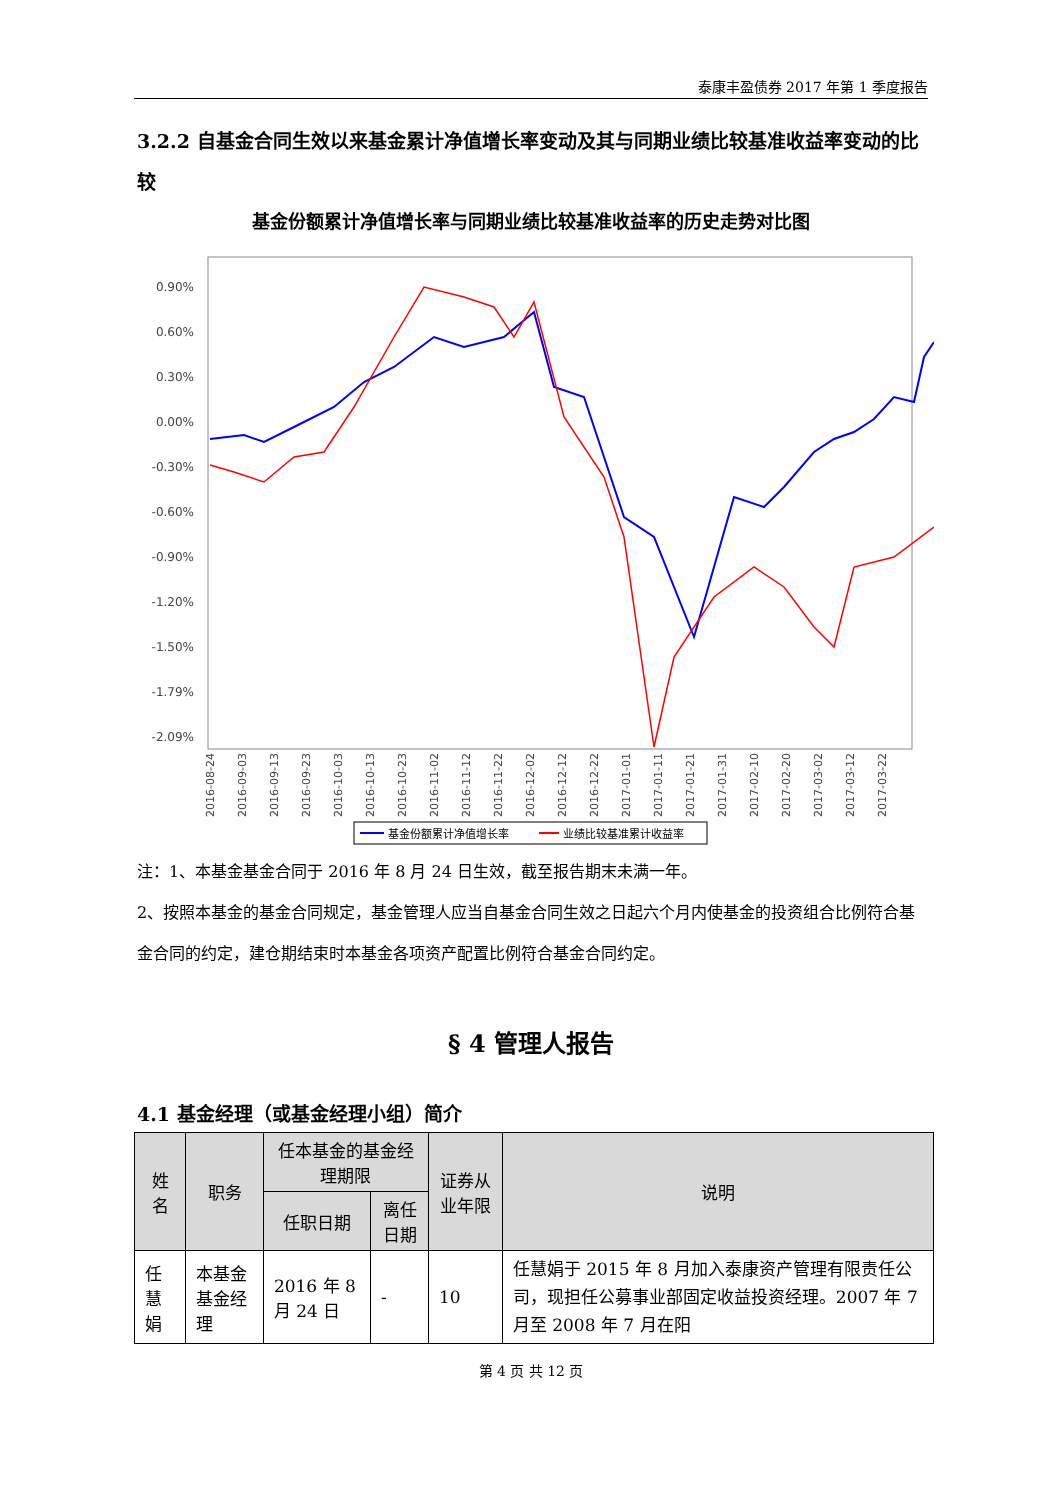泰康丰盈债券 2017 年第 1 季度报告
3.2.2 自基金合同生效以来基金累计净值增长率变动及其与同期业绩比较基准收益率变动的比较
基金份额累计净值增长率与同期业绩比较基准收益率的历史走势对比图
0.90%
0.60%
0.30%
0.00%
-0.30%
-0.60%
-0.90%
-1.20%
-1.50%
-1.79%
-2.09%
2016-08-24
2016-09-03
2016-09-13
2016-09-23
2016-10-03
2016-10-13
2016-10-23
2016-11-02
2016-11-12
2016-11-22
2016-12-02
2016-12-12
2016-12-22
2017-01-01
2017-01-11
2017-01-21
2017-01-31
2017-02-10
2017-02-20
2017-03-02
2017-03-12
2017-03-22
基金份额累计净值增长率
业绩比较基准累计收益率
注：1、本基金基金合同于 2016 年 8 月 24 日生效，截至报告期末未满一年。
2、按照本基金的基金合同规定，基金管理人应当自基金合同生效之日起六个月内使基金的投资组合比例符合基金合同的约定，建仓期结束时本基金各项资产配置比例符合基金合同约定。
§ 4 管理人报告
4.1 基金经理（或基金经理小组）简介
| 姓名 | 职务 | 任本基金的基金经理期限 | | 证券从业年限 | 说明 |
| --- | --- | --- | --- | --- | --- |
| | | 任职日期 | 离任日期 | | |
| 任慧娟 | 本基金基金经理 | 2016 年 8 月 24 日 | - | 10 | 任慧娟于 2015 年 8 月加入泰康资产管理有限责任公司，现担任公募事业部固定收益投资经理。2007 年 7 月至 2008 年 7 月在阳 |
第 4 页 共 12 页